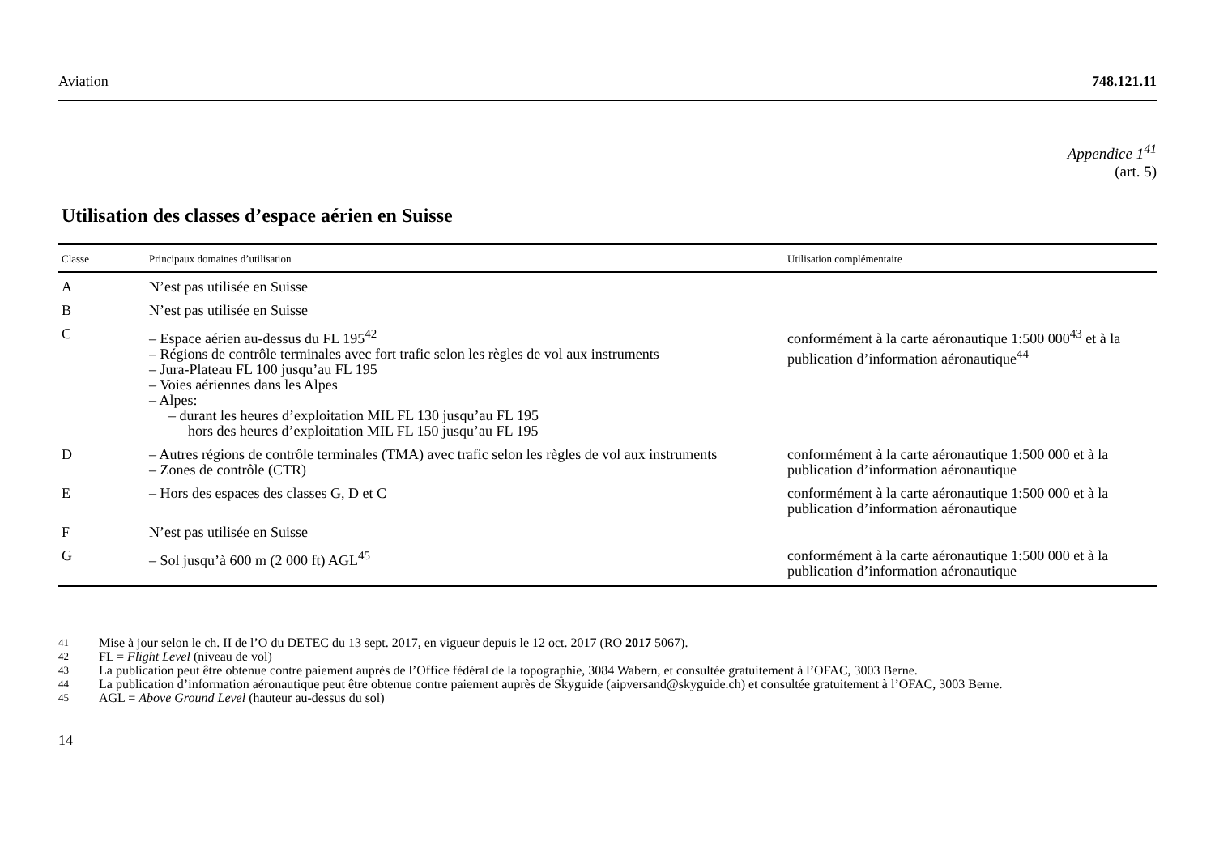Aviation 748.121.11
Appendice 1<sup>41</sup>
(art. 5)
Utilisation des classes d’espace aérien en Suisse
| Classe | Principaux domaines d’utilisation | Utilisation complémentaire |
| --- | --- | --- |
| A | N’est pas utilisée en Suisse | |
| B | N’est pas utilisée en Suisse | |
| C | – Espace aérien au-dessus du FL 195<sup>42</sup> – Régions de contrôle terminales avec fort trafic selon les règles de vol aux instruments – Jura-Plateau FL 100 jusqu’au FL 195 – Voies aériennes dans les Alpes – Alpes: – durant les heures d’exploitation MIL FL 130 jusqu’au FL 195 hors des heures d’exploitation MIL FL 150 jusqu’au FL 195 | conformément à la carte aéronautique 1:500 000<sup>43</sup> et à la publication d’information aéronautique<sup>44</sup> |
| D | – Autres régions de contrôle terminales (TMA) avec trafic selon les règles de vol aux instruments – Zones de contrôle (CTR) | conformément à la carte aéronautique 1:500 000 et à la publication d’information aéronautique |
| E | – Hors des espaces des classes G, D et C | conformément à la carte aéronautique 1:500 000 et à la publication d’information aéronautique |
| F | N’est pas utilisée en Suisse | |
| G | – Sol jusqu’à 600 m (2 000 ft) AGL<sup>45</sup> | conformément à la carte aéronautique 1:500 000 et à la publication d’information aéronautique |
41 Mise à jour selon le ch. II de l’O du DETEC du 13 sept. 2017, en vigueur depuis le 12 oct. 2017 (RO 2017 5067).
42 FL = Flight Level (niveau de vol)
43 La publication peut être obtenue contre paiement auprès de l’Office fédéral de la topographie, 3084 Wabern, et consultée gratuitement à l’OFAC, 3003 Berne.
44 La publication d’information aéronautique peut être obtenue contre paiement auprès de Skyguide (aipversand@skyguide.ch) et consultée gratuitement à l’OFAC, 3003 Berne.
45 AGL = Above Ground Level (hauteur au-dessus du sol)
14